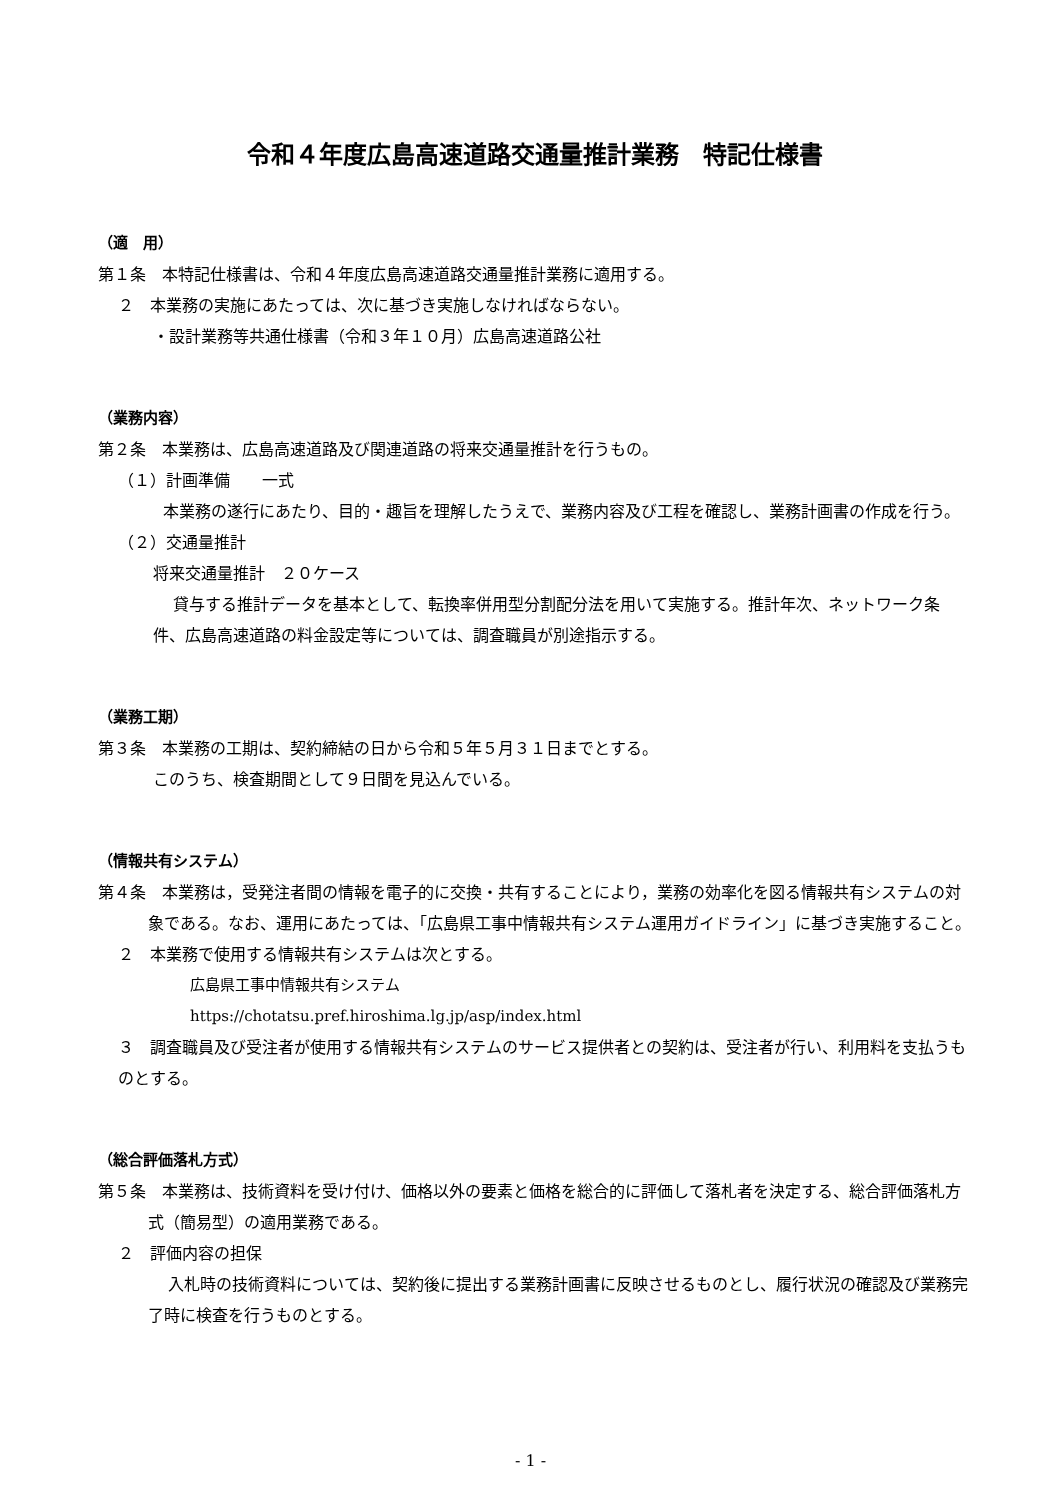令和４年度広島高速道路交通量推計業務　特記仕様書
（適　用）
第１条　本特記仕様書は、令和４年度広島高速道路交通量推計業務に適用する。
２　本業務の実施にあたっては、次に基づき実施しなければならない。
・設計業務等共通仕様書（令和３年１０月）広島高速道路公社
（業務内容）
第２条　本業務は、広島高速道路及び関連道路の将来交通量推計を行うもの。
（１）計画準備　　一式
本業務の遂行にあたり、目的・趣旨を理解したうえで、業務内容及び工程を確認し、業務計画書の作成を行う。
（２）交通量推計
将来交通量推計　２０ケース
貸与する推計データを基本として、転換率併用型分割配分法を用いて実施する。推計年次、ネットワーク条件、広島高速道路の料金設定等については、調査職員が別途指示する。
（業務工期）
第３条　本業務の工期は、契約締結の日から令和５年５月３１日までとする。
このうち、検査期間として９日間を見込んでいる。
（情報共有システム）
第４条　本業務は，受発注者間の情報を電子的に交換・共有することにより，業務の効率化を図る情報共有システムの対象である。なお、運用にあたっては、「広島県工事中情報共有システム運用ガイドライン」に基づき実施すること。
２　本業務で使用する情報共有システムは次とする。
広島県工事中情報共有システム
https://chotatsu.pref.hiroshima.lg.jp/asp/index.html
３　調査職員及び受注者が使用する情報共有システムのサービス提供者との契約は、受注者が行い、利用料を支払うものとする。
（総合評価落札方式）
第５条　本業務は、技術資料を受け付け、価格以外の要素と価格を総合的に評価して落札者を決定する、総合評価落札方式（簡易型）の適用業務である。
２　評価内容の担保
入札時の技術資料については、契約後に提出する業務計画書に反映させるものとし、履行状況の確認及び業務完了時に検査を行うものとする。
- 1 -